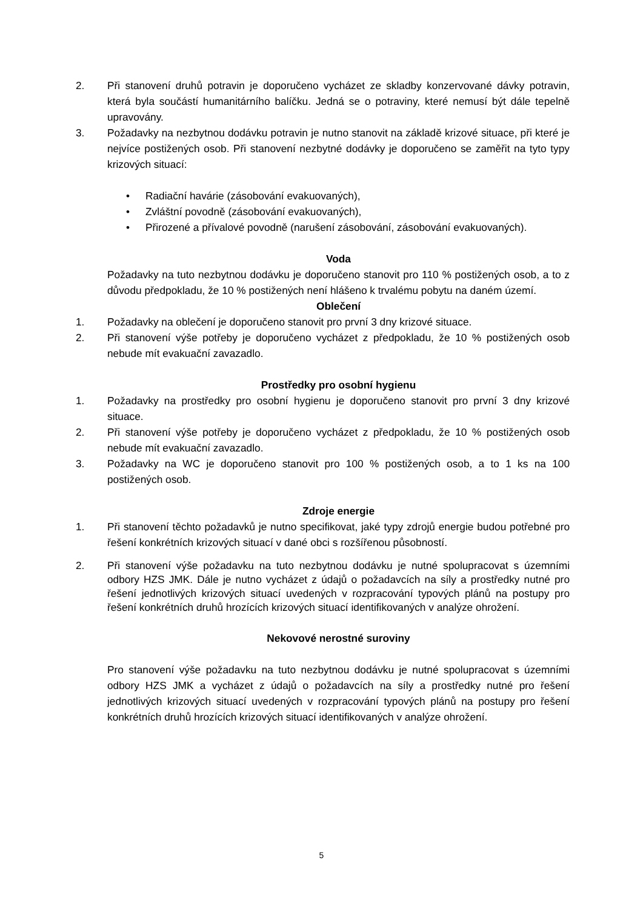2. Při stanovení druhů potravin je doporučeno vycházet ze skladby konzervované dávky potravin, která byla součástí humanitárního balíčku. Jedná se o potraviny, které nemusí být dále tepelně upravovány.
3. Požadavky na nezbytnou dodávku potravin je nutno stanovit na základě krizové situace, při které je nejvíce postižených osob. Při stanovení nezbytné dodávky je doporučeno se zaměřit na tyto typy krizových situací:
• Radiační havárie (zásobování evakuovaných),
• Zvláštní povodně (zásobování evakuovaných),
• Přirozené a přívalové povodně (narušení zásobování, zásobování evakuovaných).
Voda
Požadavky na tuto nezbytnou dodávku je doporučeno stanovit pro 110 % postižených osob, a to z důvodu předpokladu, že 10 % postižených není hlášeno k trvalému pobytu na daném území.
Oblečení
1. Požadavky na oblečení je doporučeno stanovit pro první 3 dny krizové situace.
2. Při stanovení výše potřeby je doporučeno vycházet z předpokladu, že 10 % postižených osob nebude mít evakuační zavazadlo.
Prostředky pro osobní hygienu
1. Požadavky na prostředky pro osobní hygienu je doporučeno stanovit pro první 3 dny krizové situace.
2. Při stanovení výše potřeby je doporučeno vycházet z předpokladu, že 10 % postižených osob nebude mít evakuační zavazadlo.
3. Požadavky na WC je doporučeno stanovit pro 100 % postižených osob, a to 1 ks na 100 postižených osob.
Zdroje energie
1. Při stanovení těchto požadavků je nutno specifikovat, jaké typy zdrojů energie budou potřebné pro řešení konkrétních krizových situací v dané obci s rozšířenou působností.
2. Při stanovení výše požadavku na tuto nezbytnou dodávku je nutné spolupracovat s územními odbory HZS JMK. Dále je nutno vycházet z údajů o požadavcích na síly a prostředky nutné pro řešení jednotlivých krizových situací uvedených v rozpracování typových plánů na postupy pro řešení konkrétních druhů hrozících krizových situací identifikovaných v analýze ohrožení.
Nekovové nerostné suroviny
Pro stanovení výše požadavku na tuto nezbytnou dodávku je nutné spolupracovat s územními odbory HZS JMK a vycházet z údajů o požadavcích na síly a prostředky nutné pro řešení jednotlivých krizových situací uvedených v rozpracování typových plánů na postupy pro řešení konkrétních druhů hrozících krizových situací identifikovaných v analýze ohrožení.
5